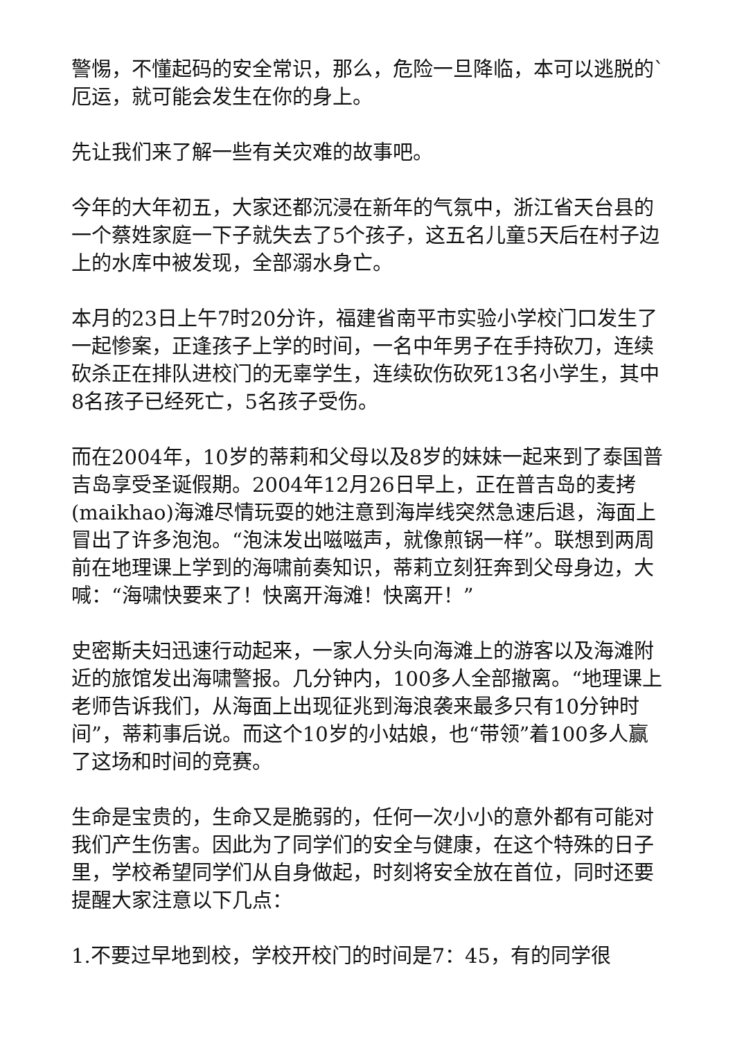警惕，不懂起码的安全常识，那么，危险一旦降临，本可以逃脱的`厄运，就可能会发生在你的身上。
先让我们来了解一些有关灾难的故事吧。
今年的大年初五，大家还都沉浸在新年的气氛中，浙江省天台县的一个蔡姓家庭一下子就失去了5个孩子，这五名儿童5天后在村子边上的水库中被发现，全部溺水身亡。
本月的23日上午7时20分许，福建省南平市实验小学校门口发生了一起惨案，正逢孩子上学的时间，一名中年男子在手持砍刀，连续砍杀正在排队进校门的无辜学生，连续砍伤砍死13名小学生，其中8名孩子已经死亡，5名孩子受伤。
而在2004年，10岁的蒂莉和父母以及8岁的妹妹一起来到了泰国普吉岛享受圣诞假期。2004年12月26日早上，正在普吉岛的麦拷(maikhao)海滩尽情玩耍的她注意到海岸线突然急速后退，海面上冒出了许多泡泡。“泡沫发出嗞嗞声，就像煎锅一样”。联想到两周前在地理课上学到的海啸前奏知识，蒂莉立刻狂奔到父母身边，大喊：“海啸快要来了！快离开海滩！快离开！”
史密斯夫妇迅速行动起来，一家人分头向海滩上的游客以及海滩附近的旅馆发出海啸警报。几分钟内，100多人全部撤离。“地理课上老师告诉我们，从海面上出现征兆到海浪袭来最多只有10分钟时间”，蒂莉事后说。而这个10岁的小姑娘，也“带领”着100多人赢了这场和时间的竞赛。
生命是宝贵的，生命又是脆弱的，任何一次小小的意外都有可能对我们产生伤害。因此为了同学们的安全与健康，在这个特殊的日子里，学校希望同学们从自身做起，时刻将安全放在首位，同时还要提醒大家注意以下几点：
1.不要过早地到校，学校开校门的时间是7：45，有的同学很